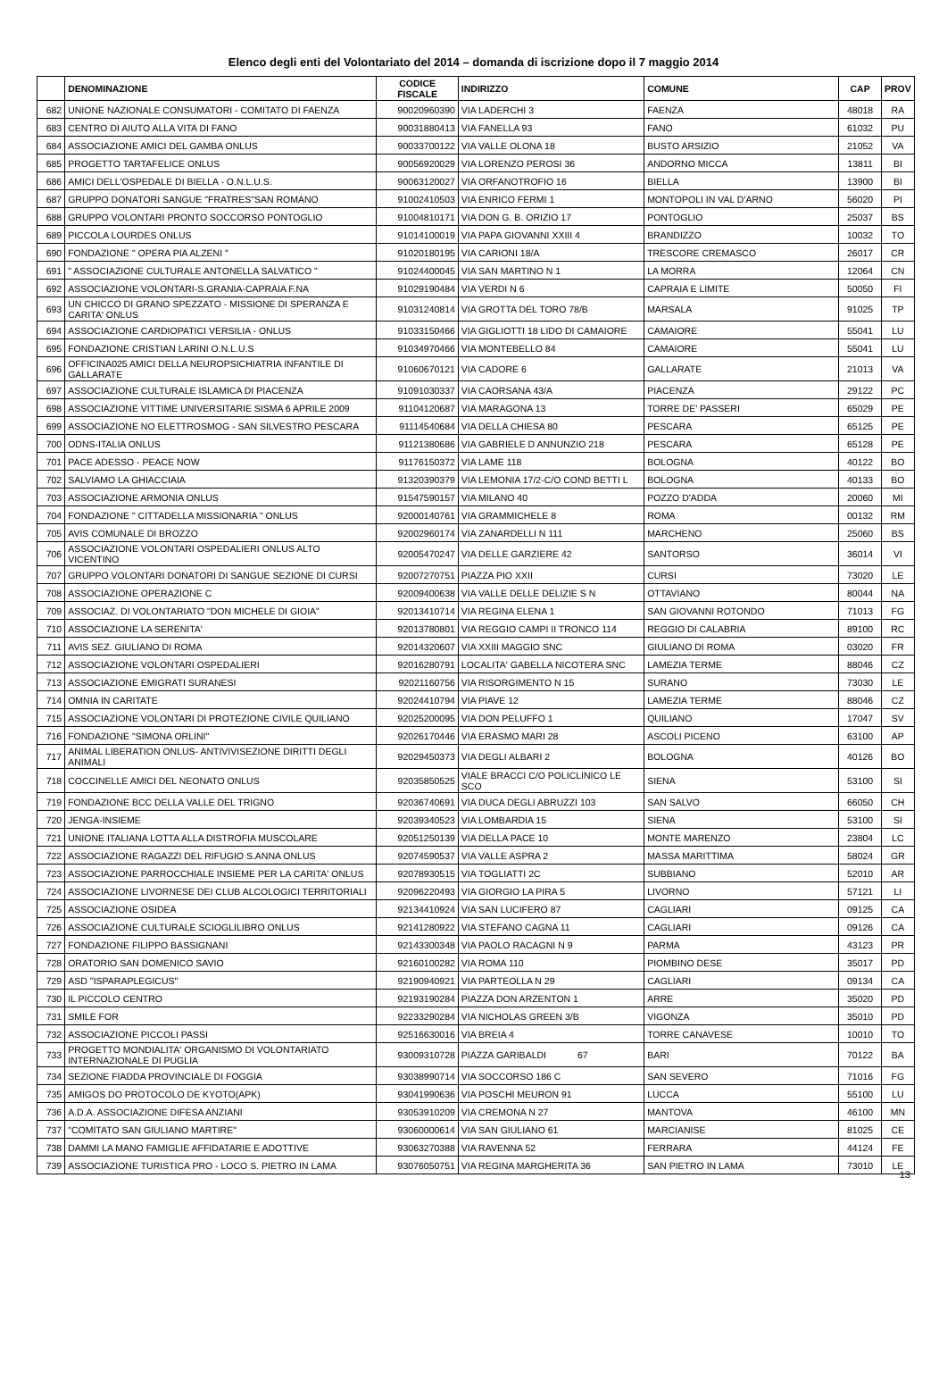Elenco degli enti del Volontariato del 2014 – domanda di iscrizione dopo il 7 maggio 2014
| | DENOMINAZIONE | CODICE FISCALE | INDIRIZZO | COMUNE | CAP | PROV |
| --- | --- | --- | --- | --- | --- | --- |
| 682 | UNIONE NAZIONALE CONSUMATORI - COMITATO DI FAENZA | 90020960390 | VIA LADERCHI 3 | FAENZA | 48018 | RA |
| 683 | CENTRO DI AIUTO ALLA VITA DI FANO | 90031880413 | VIA FANELLA 93 | FANO | 61032 | PU |
| 684 | ASSOCIAZIONE AMICI DEL GAMBA ONLUS | 90033700122 | VIA VALLE OLONA 18 | BUSTO ARSIZIO | 21052 | VA |
| 685 | PROGETTO TARTAFELICE ONLUS | 90056920029 | VIA LORENZO PEROSI 36 | ANDORNO MICCA | 13811 | BI |
| 686 | AMICI DELL'OSPEDALE DI BIELLA - O.N.L.U.S. | 90063120027 | VIA ORFANOTROFIO 16 | BIELLA | 13900 | BI |
| 687 | GRUPPO DONATORI SANGUE "FRATRES"SAN ROMANO | 91002410503 | VIA ENRICO FERMI 1 | MONTOPOLI IN VAL D'ARNO | 56020 | PI |
| 688 | GRUPPO VOLONTARI PRONTO SOCCORSO PONTOGLIO | 91004810171 | VIA DON G. B. ORIZIO 17 | PONTOGLIO | 25037 | BS |
| 689 | PICCOLA LOURDES ONLUS | 91014100019 | VIA PAPA GIOVANNI XXIII 4 | BRANDIZZO | 10032 | TO |
| 690 | FONDAZIONE " OPERA PIA ALZENI " | 91020180195 | VIA CARIONI 18/A | TRESCORE CREMASCO | 26017 | CR |
| 691 | " ASSOCIAZIONE CULTURALE ANTONELLA SALVATICO " | 91024400045 | VIA SAN MARTINO N 1 | LA MORRA | 12064 | CN |
| 692 | ASSOCIAZIONE VOLONTARI-S.GRANIA-CAPRAIA F.NA | 91029190484 | VIA VERDI N 6 | CAPRAIA E LIMITE | 50050 | FI |
| 693 | UN CHICCO DI GRANO SPEZZATO - MISSIONE DI SPERANZA E CARITA' ONLUS | 91031240814 | VIA GROTTA DEL TORO 78/B | MARSALA | 91025 | TP |
| 694 | ASSOCIAZIONE CARDIOPATICI VERSILIA - ONLUS | 91033150466 | VIA GIGLIOTTI 18 LIDO DI CAMAIORE | CAMAIORE | 55041 | LU |
| 695 | FONDAZIONE CRISTIAN LARINI O.N.L.U.S | 91034970466 | VIA MONTEBELLO 84 | CAMAIORE | 55041 | LU |
| 696 | OFFICINA025 AMICI DELLA NEUROPSICHIATRIA INFANTILE DI GALLARATE | 91060670121 | VIA CADORE 6 | GALLARATE | 21013 | VA |
| 697 | ASSOCIAZIONE CULTURALE ISLAMICA DI PIACENZA | 91091030337 | VIA CAORSANA 43/A | PIACENZA | 29122 | PC |
| 698 | ASSOCIAZIONE VITTIME UNIVERSITARIE SISMA 6 APRILE 2009 | 91104120687 | VIA MARAGONA 13 | TORRE DE' PASSERI | 65029 | PE |
| 699 | ASSOCIAZIONE NO ELETTROSMOG - SAN SILVESTRO PESCARA | 91114540684 | VIA DELLA CHIESA 80 | PESCARA | 65125 | PE |
| 700 | ODNS-ITALIA ONLUS | 91121380686 | VIA GABRIELE D ANNUNZIO 218 | PESCARA | 65128 | PE |
| 701 | PACE ADESSO - PEACE NOW | 91176150372 | VIA LAME 118 | BOLOGNA | 40122 | BO |
| 702 | SALVIAMO LA GHIACCIAIA | 91320390379 | VIA LEMONIA 17/2-C/O COND BETTI L | BOLOGNA | 40133 | BO |
| 703 | ASSOCIAZIONE ARMONIA ONLUS | 91547590157 | VIA MILANO 40 | POZZO D'ADDA | 20060 | MI |
| 704 | FONDAZIONE " CITTADELLA MISSIONARIA " ONLUS | 92000140761 | VIA GRAMMICHELE 8 | ROMA | 00132 | RM |
| 705 | AVIS COMUNALE DI BROZZO | 92002960174 | VIA ZANARDELLI N 111 | MARCHENO | 25060 | BS |
| 706 | ASSOCIAZIONE VOLONTARI OSPEDALIERI ONLUS ALTO VICENTINO | 92005470247 | VIA DELLE GARZIERE 42 | SANTORSO | 36014 | VI |
| 707 | GRUPPO VOLONTARI DONATORI DI SANGUE SEZIONE DI CURSI | 92007270751 | PIAZZA PIO XXII | CURSI | 73020 | LE |
| 708 | ASSOCIAZIONE OPERAZIONE C | 92009400638 | VIA VALLE DELLE DELIZIE S N | OTTAVIANO | 80044 | NA |
| 709 | ASSOCIAZ. DI VOLONTARIATO "DON MICHELE DI GIOIA" | 92013410714 | VIA REGINA ELENA 1 | SAN GIOVANNI ROTONDO | 71013 | FG |
| 710 | ASSOCIAZIONE LA SERENITA' | 92013780801 | VIA REGGIO CAMPI II TRONCO 114 | REGGIO DI CALABRIA | 89100 | RC |
| 711 | AVIS SEZ. GIULIANO DI ROMA | 92014320607 | VIA XXIII MAGGIO SNC | GIULIANO DI ROMA | 03020 | FR |
| 712 | ASSOCIAZIONE VOLONTARI OSPEDALIERI | 92016280791 | LOCALITA' GABELLA NICOTERA SNC | LAMEZIA TERME | 88046 | CZ |
| 713 | ASSOCIAZIONE EMIGRATI SURANESI | 92021160756 | VIA RISORGIMENTO N 15 | SURANO | 73030 | LE |
| 714 | OMNIA IN CARITATE | 92024410794 | VIA PIAVE 12 | LAMEZIA TERME | 88046 | CZ |
| 715 | ASSOCIAZIONE VOLONTARI DI PROTEZIONE CIVILE QUILIANO | 92025200095 | VIA DON PELUFFO 1 | QUILIANO | 17047 | SV |
| 716 | FONDAZIONE "SIMONA ORLINI" | 92026170446 | VIA ERASMO MARI 28 | ASCOLI PICENO | 63100 | AP |
| 717 | ANIMAL LIBERATION ONLUS- ANTIVIVISEZIONE DIRITTI DEGLI ANIMALI | 92029450373 | VIA DEGLI ALBARI 2 | BOLOGNA | 40126 | BO |
| 718 | COCCINELLE AMICI DEL NEONATO ONLUS | 92035850525 | VIALE BRACCI C/O POLICLINICO LE SCO | SIENA | 53100 | SI |
| 719 | FONDAZIONE BCC DELLA VALLE DEL TRIGNO | 92036740691 | VIA DUCA DEGLI ABRUZZI 103 | SAN SALVO | 66050 | CH |
| 720 | JENGA-INSIEME | 92039340523 | VIA LOMBARDIA 15 | SIENA | 53100 | SI |
| 721 | UNIONE ITALIANA LOTTA ALLA DISTROFIA MUSCOLARE | 92051250139 | VIA DELLA PACE 10 | MONTE MARENZO | 23804 | LC |
| 722 | ASSOCIAZIONE RAGAZZI DEL RIFUGIO S.ANNA ONLUS | 92074590537 | VIA VALLE ASPRA 2 | MASSA MARITTIMA | 58024 | GR |
| 723 | ASSOCIAZIONE PARROCCHIALE INSIEME PER LA CARITA' ONLUS | 92078930515 | VIA TOGLIATTI 2C | SUBBIANO | 52010 | AR |
| 724 | ASSOCIAZIONE LIVORNESE DEI CLUB ALCOLOGICI TERRITORIALI | 92096220493 | VIA GIORGIO LA PIRA 5 | LIVORNO | 57121 | LI |
| 725 | ASSOCIAZIONE OSIDEA | 92134410924 | VIA SAN LUCIFERO 87 | CAGLIARI | 09125 | CA |
| 726 | ASSOCIAZIONE CULTURALE SCIOGLILIBRO ONLUS | 92141280922 | VIA STEFANO CAGNA 11 | CAGLIARI | 09126 | CA |
| 727 | FONDAZIONE FILIPPO BASSIGNANI | 92143300348 | VIA PAOLO RACAGNI N 9 | PARMA | 43123 | PR |
| 728 | ORATORIO SAN DOMENICO SAVIO | 92160100282 | VIA ROMA 110 | PIOMBINO DESE | 35017 | PD |
| 729 | ASD ''ISPARAPLEGICUS'' | 92190940921 | VIA PARTEOLLA N 29 | CAGLIARI | 09134 | CA |
| 730 | IL PICCOLO CENTRO | 92193190284 | PIAZZA DON ARZENTON 1 | ARRE | 35020 | PD |
| 731 | SMILE FOR | 92233290284 | VIA NICHOLAS GREEN 3/B | VIGONZA | 35010 | PD |
| 732 | ASSOCIAZIONE PICCOLI PASSI | 92516630016 | VIA BREIA 4 | TORRE CANAVESE | 10010 | TO |
| 733 | PROGETTO MONDIALITA' ORGANISMO DI VOLONTARIATO INTERNAZIONALE DI PUGLIA | 93009310728 | PIAZZA GARIBALDI 67 | BARI | 70122 | BA |
| 734 | SEZIONE FIADDA PROVINCIALE DI FOGGIA | 93038990714 | VIA SOCCORSO 186 C | SAN SEVERO | 71016 | FG |
| 735 | AMIGOS DO PROTOCOLO DE KYOTO(APK) | 93041990636 | VIA POSCHI MEURON 91 | LUCCA | 55100 | LU |
| 736 | A.D.A. ASSOCIAZIONE DIFESA ANZIANI | 93053910209 | VIA CREMONA N 27 | MANTOVA | 46100 | MN |
| 737 | "COMITATO SAN GIULIANO MARTIRE" | 93060000614 | VIA SAN GIULIANO 61 | MARCIANISE | 81025 | CE |
| 738 | DAMMI LA MANO FAMIGLIE AFFIDATARIE E ADOTTIVE | 93063270388 | VIA RAVENNA 52 | FERRARA | 44124 | FE |
| 739 | ASSOCIAZIONE TURISTICA PRO - LOCO S. PIETRO IN LAMA | 93076050751 | VIA REGINA MARGHERITA 36 | SAN PIETRO IN LAMA | 73010 | LE |
13